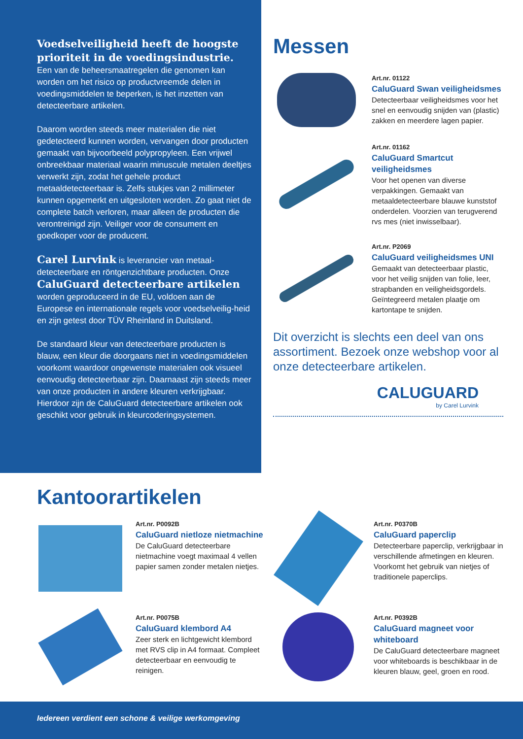Voedselveiligheid heeft de hoogste prioriteit in de voedingsindustrie.
Een van de beheersmaatregelen die genomen kan worden om het risico op productvreemde delen in voedingsmiddelen te beperken, is het inzetten van detecteerbare artikelen.
Daarom worden steeds meer materialen die niet gedetecteerd kunnen worden, vervangen door producten gemaakt van bijvoorbeeld polypropyleen. Een vrijwel onbreekbaar materiaal waarin minuscule metalen deeltjes verwerkt zijn, zodat het gehele product metaaldetecteerbaar is. Zelfs stukjes van 2 millimeter kunnen opgemerkt en uitgesloten worden. Zo gaat niet de complete batch verloren, maar alleen de producten die verontreinigd zijn. Veiliger voor de consument en goedkoper voor de producent.
Carel Lurvink is leverancier van metaal-detecteerbare en röntgenzichtbare producten. Onze CaluGuard detecteerbare artikelen worden geproduceerd in de EU, voldoen aan de Europese en internationale regels voor voedselveilig-heid en zijn getest door TÜV Rheinland in Duitsland.
De standaard kleur van detecteerbare producten is blauw, een kleur die doorgaans niet in voedingsmiddelen voorkomt waardoor ongewenste materialen ook visueel eenvoudig detecteerbaar zijn. Daarnaast zijn steeds meer van onze producten in andere kleuren verkrijgbaar. Hierdoor zijn de CaluGuard detecteerbare artikelen ook geschikt voor gebruik in kleurcoderingsystemen.
Messen
Art.nr. 01122
CaluGuard Swan veiligheidsmes
Detecteerbaar veiligheidsmes voor het snel en eenvoudig snijden van (plastic) zakken en meerdere lagen papier.
Art.nr. 01162
CaluGuard Smartcut veiligheidsmes
Voor het openen van diverse verpakkingen. Gemaakt van metaaldetecteerbare blauwe kunststof onderdelen. Voorzien van terugverend rvs mes (niet inwisselbaar).
Art.nr. P2069
CaluGuard veiligheidsmes UNI
Gemaakt van detecteerbaar plastic, voor het veilig snijden van folie, leer, strapbanden en veiligheidsgordels. Geïntegreerd metalen plaatje om kartontape te snijden.
Dit overzicht is slechts een deel van ons assortiment. Bezoek onze webshop voor al onze detecteerbare artikelen.
CALUGUARD
by Carel Lurvink
Kantoorartikelen
Art.nr. P0092B
CaluGuard nietloze nietmachine
De CaluGuard detecteerbare nietmachine voegt maximaal 4 vellen papier samen zonder metalen nietjes.
Art.nr. P0370B
CaluGuard paperclip
Detecteerbare paperclip, verkrijgbaar in verschillende afmetingen en kleuren. Voorkomt het gebruik van nietjes of traditionele paperclips.
Art.nr. P0075B
CaluGuard klembord A4
Zeer sterk en lichtgewicht klembord met RVS clip in A4 formaat. Compleet detecteerbaar en eenvoudig te reinigen.
Art.nr. P0392B
CaluGuard magneet voor whiteboard
De CaluGuard detecteerbare magneet voor whiteboards is beschikbaar in de kleuren blauw, geel, groen en rood.
Iedereen verdient een schone & veilige werkomgeving